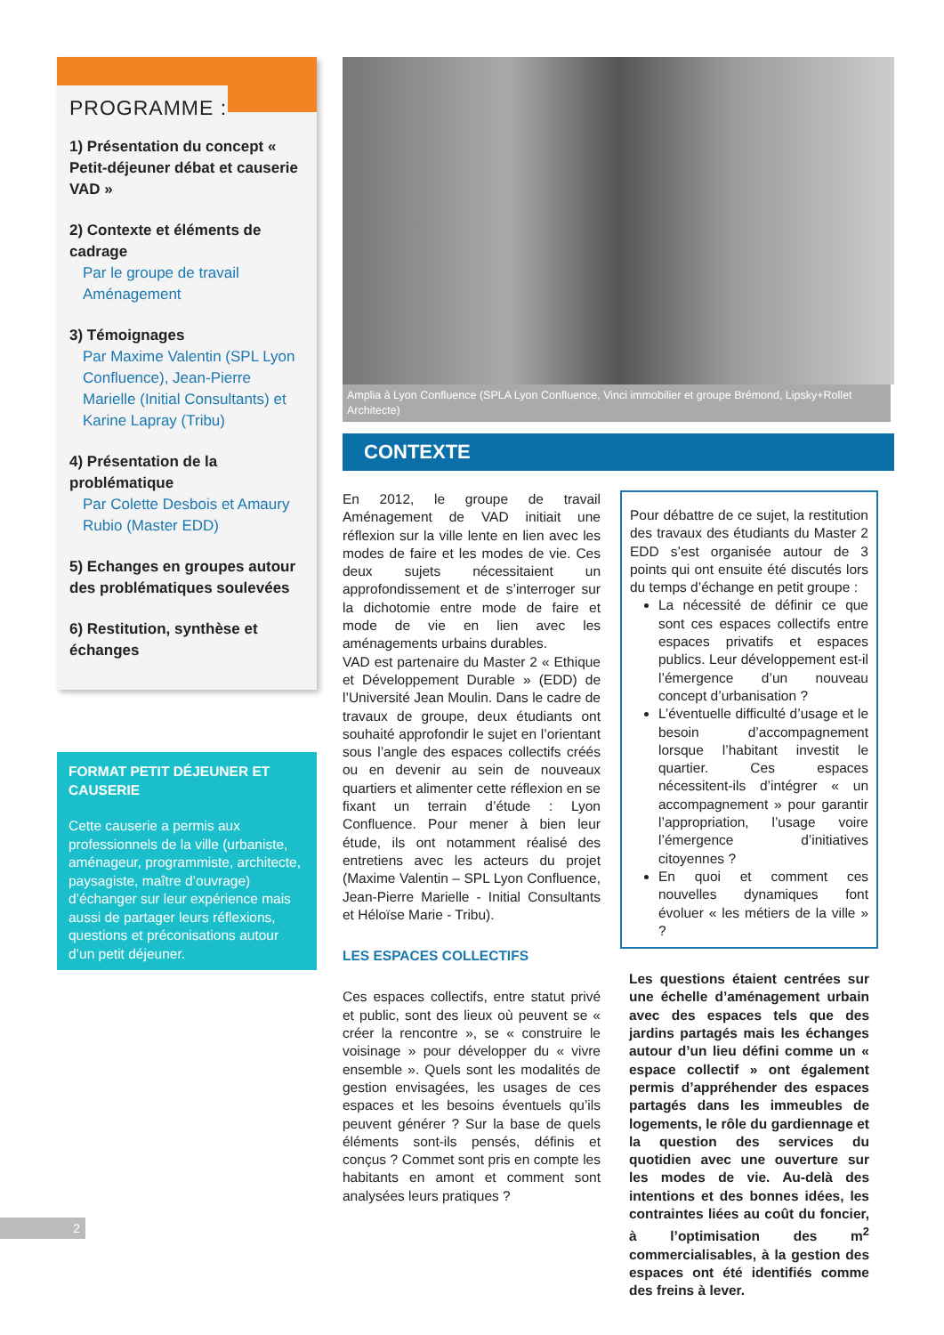PROGRAMME :
1) Présentation du concept « Petit-déjeuner débat et causerie VAD »
2) Contexte et éléments de cadrage
Par le groupe de travail Aménagement
3) Témoignages
Par Maxime Valentin (SPL Lyon Confluence), Jean-Pierre Marielle (Initial Consultants) et Karine Lapray (Tribu)
4) Présentation de la problématique
Par Colette Desbois et Amaury Rubio (Master EDD)
5) Echanges en groupes autour des problématiques soulevées
6) Restitution, synthèse et échanges
FORMAT PETIT DÉJEUNER ET CAUSERIE
Cette causerie a permis aux professionnels de la ville (urbaniste, aménageur, programmiste, architecte, paysagiste, maître d’ouvrage) d’échanger sur leur expérience mais aussi de partager leurs réflexions, questions et préconisations autour d’un petit déjeuner.
Amplia à Lyon Confluence (SPLA Lyon Confluence, Vinci immobilier et groupe Brémond, Lipsky+Rollet Architecte)
CONTEXTE
En 2012, le groupe de travail Aménagement de VAD initiait une réflexion sur la ville lente en lien avec les modes de faire et les modes de vie. Ces deux sujets nécessitaient un approfondissement et de s’interroger sur la dichotomie entre mode de faire et mode de vie en lien avec les aménagements urbains durables.
VAD est partenaire du Master 2 « Ethique et Développement Durable » (EDD) de l’Université Jean Moulin. Dans le cadre de travaux de groupe, deux étudiants ont souhaité approfondir le sujet en l’orientant sous l’angle des espaces collectifs créés ou en devenir au sein de nouveaux quartiers et alimenter cette réflexion en se fixant un terrain d’étude : Lyon Confluence. Pour mener à bien leur étude, ils ont notamment réalisé des entretiens avec les acteurs du projet (Maxime Valentin – SPL Lyon Confluence, Jean-Pierre Marielle - Initial Consultants et Héloïse Marie - Tribu).
LES ESPACES COLLECTIFS
Ces espaces collectifs, entre statut privé et public, sont des lieux où peuvent se « créer la rencontre », se « construire le voisinage » pour développer du « vivre ensemble ». Quels sont les modalités de gestion envisagées, les usages de ces espaces et les besoins éventuels qu’ils peuvent générer ? Sur la base de quels éléments sont-ils pensés, définis et conçus ? Commet sont pris en compte les habitants en amont et comment sont analysées leurs pratiques ?
Pour débattre de ce sujet, la restitution des travaux des étudiants du Master 2 EDD s’est organisée autour de 3 points qui ont ensuite été discutés lors du temps d’échange en petit groupe :
La nécessité de définir ce que sont ces espaces collectifs entre espaces privatifs et espaces publics. Leur développement est-il l’émergence d’un nouveau concept d’urbanisation ?
L’éventuelle difficulté d’usage et le besoin d’accompagnement lorsque l’habitant investit le quartier. Ces espaces nécessitent-ils d’intégrer « un accompagnement » pour garantir l’appropriation, l’usage voire l’émergence d’initiatives citoyennes ?
En quoi et comment ces nouvelles dynamiques font évoluer « les métiers de la ville » ?
Les questions étaient centrées sur une échelle d’aménagement urbain avec des espaces tels que des jardins partagés mais les échanges autour d’un lieu défini comme un « espace collectif » ont également permis d’appréhender des espaces partagés dans les immeubles de logements, le rôle du gardiennage et la question des services du quotidien avec une ouverture sur les modes de vie. Au-delà des intentions et des bonnes idées, les contraintes liées au coût du foncier, à l’optimisation des m<sup>2</sup> commercialisables, à la gestion des espaces ont été identifiés comme des freins à lever.
2